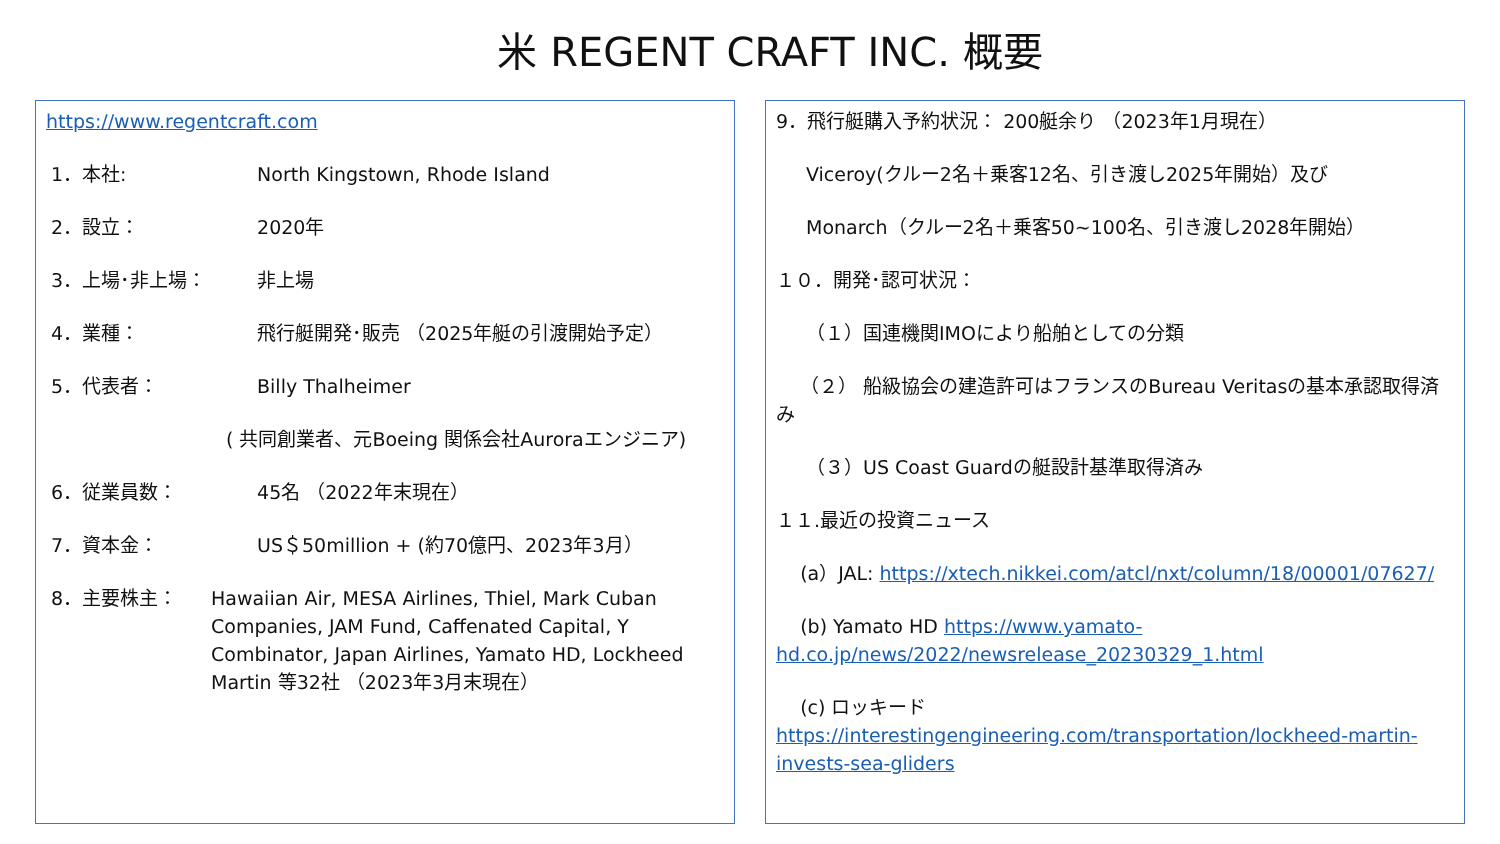米 REGENT CRAFT INC. 概要
https://www.regentcraft.com
1．本社: North Kingstown, Rhode Island
2．設立： 2020年
3．上場･非上場： 非上場
4．業種： 飛行艇開発･販売 （2025年艇の引渡開始予定）
5．代表者： Billy Thalheimer
( 共同創業者、元Boeing 関係会社Auroraエンジニア)
6．従業員数： 45名 （2022年末現在）
7．資本金： US＄50million + (約70億円、2023年3月）
8．主要株主： Hawaiian Air, MESA Airlines, Thiel, Mark Cuban Companies, JAM Fund, Caffenated Capital, Y Combinator, Japan Airlines, Yamato HD, Lockheed Martin 等32社 （2023年3月末現在）
9．飛行艇購入予約状況： 200艇余り （2023年1月現在）
Viceroy(クルー2名＋乗客12名、引き渡し2025年開始）及び
Monarch（クルー2名＋乗客50~100名、引き渡し2028年開始）
１０．開発･認可状況：
（１）国連機関IMOにより船舶としての分類
（２） 船級協会の建造許可はフランスのBureau Veritasの基本承認取得済み
（３）US Coast Guardの艇設計基準取得済み
１１.最近の投資ニュース
(a）JAL: https://xtech.nikkei.com/atcl/nxt/column/18/00001/07627/
(b) Yamato HD https://www.yamato-hd.co.jp/news/2022/newsrelease_20230329_1.html
(c) ロッキード https://interestingengineering.com/transportation/lockheed-martin-invests-sea-gliders